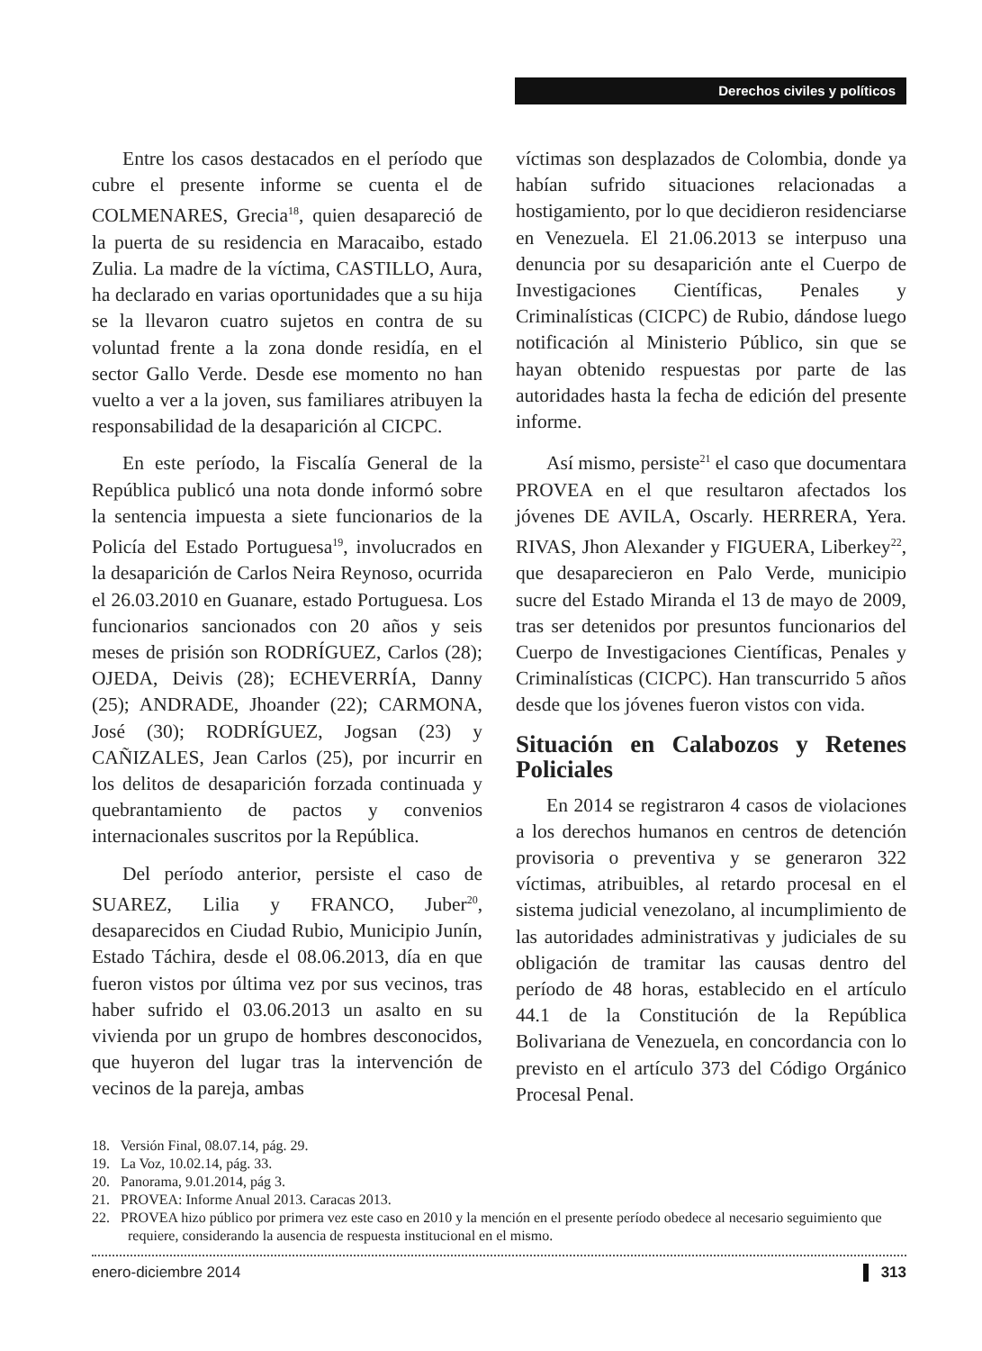Derechos civiles y políticos
Entre los casos destacados en el período que cubre el presente informe se cuenta el de COLMENARES, Grecia<sup>18</sup>, quien desapareció de la puerta de su residencia en Maracaibo, estado Zulia. La madre de la víctima, CASTILLO, Aura, ha declarado en varias oportunidades que a su hija se la llevaron cuatro sujetos en contra de su voluntad frente a la zona donde residía, en el sector Gallo Verde. Desde ese momento no han vuelto a ver a la joven, sus familiares atribuyen la responsabilidad de la desaparición al CICPC.
En este período, la Fiscalía General de la República publicó una nota donde informó sobre la sentencia impuesta a siete funcionarios de la Policía del Estado Portuguesa<sup>19</sup>, involucrados en la desaparición de Carlos Neira Reynoso, ocurrida el 26.03.2010 en Guanare, estado Portuguesa. Los funcionarios sancionados con 20 años y seis meses de prisión son RODRÍGUEZ, Carlos (28); OJEDA, Deivis (28); ECHEVERRÍA, Danny (25); ANDRADE, Jhoander (22); CARMONA, José (30); RODRÍGUEZ, Jogsan (23) y CAÑIZALES, Jean Carlos (25), por incurrir en los delitos de desaparición forzada continuada y quebrantamiento de pactos y convenios internacionales suscritos por la República.
Del período anterior, persiste el caso de SUAREZ, Lilia y FRANCO, Juber<sup>20</sup>, desaparecidos en Ciudad Rubio, Municipio Junín, Estado Táchira, desde el 08.06.2013, día en que fueron vistos por última vez por sus vecinos, tras haber sufrido el 03.06.2013 un asalto en su vivienda por un grupo de hombres desconocidos, que huyeron del lugar tras la intervención de vecinos de la pareja, ambas
víctimas son desplazados de Colombia, donde ya habían sufrido situaciones relacionadas a hostigamiento, por lo que decidieron residenciarse en Venezuela. El 21.06.2013 se interpuso una denuncia por su desaparición ante el Cuerpo de Investigaciones Científicas, Penales y Criminalísticas (CICPC) de Rubio, dándose luego notificación al Ministerio Público, sin que se hayan obtenido respuestas por parte de las autoridades hasta la fecha de edición del presente informe.
Así mismo, persiste<sup>21</sup> el caso que documentara PROVEA en el que resultaron afectados los jóvenes DE AVILA, Oscarly. HERRERA, Yera. RIVAS, Jhon Alexander y FIGUERA, Liberkey<sup>22</sup>, que desaparecieron en Palo Verde, municipio sucre del Estado Miranda el 13 de mayo de 2009, tras ser detenidos por presuntos funcionarios del Cuerpo de Investigaciones Científicas, Penales y Criminalísticas (CICPC). Han transcurrido 5 años desde que los jóvenes fueron vistos con vida.
Situación en Calabozos y Retenes Policiales
En 2014 se registraron 4 casos de violaciones a los derechos humanos en centros de detención provisoria o preventiva y se generaron 322 víctimas, atribuibles, al retardo procesal en el sistema judicial venezolano, al incumplimiento de las autoridades administrativas y judiciales de su obligación de tramitar las causas dentro del período de 48 horas, establecido en el artículo 44.1 de la Constitución de la República Bolivariana de Venezuela, en concordancia con lo previsto en el artículo 373 del Código Orgánico Procesal Penal.
18. Versión Final, 08.07.14, pág. 29.
19. La Voz, 10.02.14, pág. 33.
20. Panorama, 9.01.2014, pág 3.
21. PROVEA: Informe Anual 2013. Caracas 2013.
22. PROVEA hizo público por primera vez este caso en 2010 y la mención en el presente período obedece al necesario seguimiento que requiere, considerando la ausencia de respuesta institucional en el mismo.
enero-diciembre 2014 313